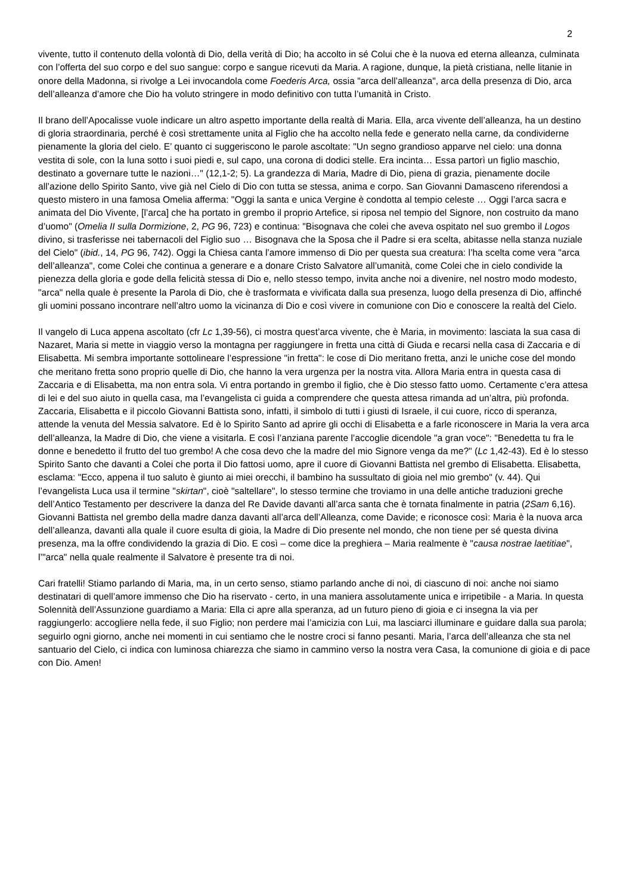2
vivente, tutto il contenuto della volontà di Dio, della verità di Dio; ha accolto in sé Colui che è la nuova ed eterna alleanza, culminata con l’offerta del suo corpo e del suo sangue: corpo e sangue ricevuti da Maria. A ragione, dunque, la pietà cristiana, nelle litanie in onore della Madonna, si rivolge a Lei invocandola come Foederis Arca, ossia "arca dell’alleanza", arca della presenza di Dio, arca dell’alleanza d’amore che Dio ha voluto stringere in modo definitivo con tutta l’umanità in Cristo.
Il brano dell’Apocalisse vuole indicare un altro aspetto importante della realtà di Maria. Ella, arca vivente dell’alleanza, ha un destino di gloria straordinaria, perché è così strettamente unita al Figlio che ha accolto nella fede e generato nella carne, da condividerne pienamente la gloria del cielo. E’ quanto ci suggeriscono le parole ascoltate: "Un segno grandioso apparve nel cielo: una donna vestita di sole, con la luna sotto i suoi piedi e, sul capo, una corona di dodici stelle. Era incinta… Essa partorì un figlio maschio, destinato a governare tutte le nazioni…" (12,1-2; 5). La grandezza di Maria, Madre di Dio, piena di grazia, pienamente docile all’azione dello Spirito Santo, vive già nel Cielo di Dio con tutta se stessa, anima e corpo. San Giovanni Damasceno riferendosi a questo mistero in una famosa Omelia afferma: "Oggi la santa e unica Vergine è condotta al tempio celeste … Oggi l’arca sacra e animata del Dio Vivente, [l’arca] che ha portato in grembo il proprio Artefice, si riposa nel tempio del Signore, non costruito da mano d’uomo" (Omelia II sulla Dormizione, 2, PG 96, 723) e continua: "Bisognava che colei che aveva ospitato nel suo grembo il Logos divino, si trasferisse nei tabernacoli del Figlio suo … Bisognava che la Sposa che il Padre si era scelta, abitasse nella stanza nuziale del Cielo" (ibid., 14, PG 96, 742). Oggi la Chiesa canta l’amore immenso di Dio per questa sua creatura: l’ha scelta come vera "arca dell’alleanza", come Colei che continua a generare e a donare Cristo Salvatore all’umanità, come Colei che in cielo condivide la pienezza della gloria e gode della felicità stessa di Dio e, nello stesso tempo, invita anche noi a divenire, nel nostro modo modesto, "arca" nella quale è presente la Parola di Dio, che è trasformata e vivificata dalla sua presenza, luogo della presenza di Dio, affinché gli uomini possano incontrare nell’altro uomo la vicinanza di Dio e così vivere in comunione con Dio e conoscere la realtà del Cielo.
Il vangelo di Luca appena ascoltato (cfr Lc 1,39-56), ci mostra quest’arca vivente, che è Maria, in movimento: lasciata la sua casa di Nazaret, Maria si mette in viaggio verso la montagna per raggiungere in fretta una città di Giuda e recarsi nella casa di Zaccaria e di Elisabetta. Mi sembra importante sottolineare l’espressione "in fretta": le cose di Dio meritano fretta, anzi le uniche cose del mondo che meritano fretta sono proprio quelle di Dio, che hanno la vera urgenza per la nostra vita. Allora Maria entra in questa casa di Zaccaria e di Elisabetta, ma non entra sola. Vi entra portando in grembo il figlio, che è Dio stesso fatto uomo. Certamente c’era attesa di lei e del suo aiuto in quella casa, ma l’evangelista ci guida a comprendere che questa attesa rimanda ad un’altra, più profonda. Zaccaria, Elisabetta e il piccolo Giovanni Battista sono, infatti, il simbolo di tutti i giusti di Israele, il cui cuore, ricco di speranza, attende la venuta del Messia salvatore. Ed è lo Spirito Santo ad aprire gli occhi di Elisabetta e a farle riconoscere in Maria la vera arca dell’alleanza, la Madre di Dio, che viene a visitarla. E così l’anziana parente l’accoglie dicendole "a gran voce": "Benedetta tu fra le donne e benedetto il frutto del tuo grembo! A che cosa devo che la madre del mio Signore venga da me?" (Lc 1,42-43). Ed è lo stesso Spirito Santo che davanti a Colei che porta il Dio fattosi uomo, apre il cuore di Giovanni Battista nel grembo di Elisabetta. Elisabetta, esclama: "Ecco, appena il tuo saluto è giunto ai miei orecchi, il bambino ha sussultato di gioia nel mio grembo" (v. 44). Qui l’evangelista Luca usa il termine "skirtan", cioè "saltellare", lo stesso termine che troviamo in una delle antiche traduzioni greche dell’Antico Testamento per descrivere la danza del Re Davide davanti all’arca santa che è tornata finalmente in patria (2Sam 6,16). Giovanni Battista nel grembo della madre danza davanti all’arca dell’Alleanza, come Davide; e riconosce così: Maria è la nuova arca dell’alleanza, davanti alla quale il cuore esulta di gioia, la Madre di Dio presente nel mondo, che non tiene per sé questa divina presenza, ma la offre condividendo la grazia di Dio. E così – come dice la preghiera – Maria realmente è "causa nostrae laetitiae", l’"arca" nella quale realmente il Salvatore è presente tra di noi.
Cari fratelli! Stiamo parlando di Maria, ma, in un certo senso, stiamo parlando anche di noi, di ciascuno di noi: anche noi siamo destinatari di quell’amore immenso che Dio ha riservato - certo, in una maniera assolutamente unica e irripetibile - a Maria. In questa Solennità dell’Assunzione guardiamo a Maria: Ella ci apre alla speranza, ad un futuro pieno di gioia e ci insegna la via per raggiungerlo: accogliere nella fede, il suo Figlio; non perdere mai l’amicizia con Lui, ma lasciarci illuminare e guidare dalla sua parola; seguirlo ogni giorno, anche nei momenti in cui sentiamo che le nostre croci si fanno pesanti. Maria, l’arca dell’alleanza che sta nel santuario del Cielo, ci indica con luminosa chiarezza che siamo in cammino verso la nostra vera Casa, la comunione di gioia e di pace con Dio. Amen!